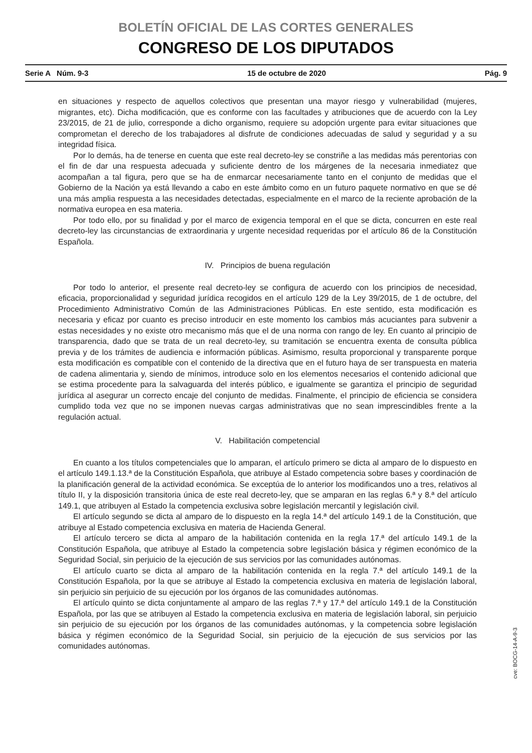BOLETÍN OFICIAL DE LAS CORTES GENERALES
CONGRESO DE LOS DIPUTADOS
Serie A Núm. 9-3 15 de octubre de 2020 Pág. 9
en situaciones y respecto de aquellos colectivos que presentan una mayor riesgo y vulnerabilidad (mujeres, migrantes, etc). Dicha modificación, que es conforme con las facultades y atribuciones que de acuerdo con la Ley 23/2015, de 21 de julio, corresponde a dicho organismo, requiere su adopción urgente para evitar situaciones que comprometan el derecho de los trabajadores al disfrute de condiciones adecuadas de salud y seguridad y a su integridad física.
Por lo demás, ha de tenerse en cuenta que este real decreto-ley se constriñe a las medidas más perentorias con el fin de dar una respuesta adecuada y suficiente dentro de los márgenes de la necesaria inmediatez que acompañan a tal figura, pero que se ha de enmarcar necesariamente tanto en el conjunto de medidas que el Gobierno de la Nación ya está llevando a cabo en este ámbito como en un futuro paquete normativo en que se dé una más amplia respuesta a las necesidades detectadas, especialmente en el marco de la reciente aprobación de la normativa europea en esa materia.
Por todo ello, por su finalidad y por el marco de exigencia temporal en el que se dicta, concurren en este real decreto-ley las circunstancias de extraordinaria y urgente necesidad requeridas por el artículo 86 de la Constitución Española.
IV. Principios de buena regulación
Por todo lo anterior, el presente real decreto-ley se configura de acuerdo con los principios de necesidad, eficacia, proporcionalidad y seguridad jurídica recogidos en el artículo 129 de la Ley 39/2015, de 1 de octubre, del Procedimiento Administrativo Común de las Administraciones Públicas. En este sentido, esta modificación es necesaria y eficaz por cuanto es preciso introducir en este momento los cambios más acuciantes para subvenir a estas necesidades y no existe otro mecanismo más que el de una norma con rango de ley. En cuanto al principio de transparencia, dado que se trata de un real decreto-ley, su tramitación se encuentra exenta de consulta pública previa y de los trámites de audiencia e información públicas. Asimismo, resulta proporcional y transparente porque esta modificación es compatible con el contenido de la directiva que en el futuro haya de ser transpuesta en materia de cadena alimentaria y, siendo de mínimos, introduce solo en los elementos necesarios el contenido adicional que se estima procedente para la salvaguarda del interés público, e igualmente se garantiza el principio de seguridad jurídica al asegurar un correcto encaje del conjunto de medidas. Finalmente, el principio de eficiencia se considera cumplido toda vez que no se imponen nuevas cargas administrativas que no sean imprescindibles frente a la regulación actual.
V. Habilitación competencial
En cuanto a los títulos competenciales que lo amparan, el artículo primero se dicta al amparo de lo dispuesto en el artículo 149.1.13.ª de la Constitución Española, que atribuye al Estado competencia sobre bases y coordinación de la planificación general de la actividad económica. Se exceptúa de lo anterior los modificandos uno a tres, relativos al título II, y la disposición transitoria única de este real decreto-ley, que se amparan en las reglas 6.ª y 8.ª del artículo 149.1, que atribuyen al Estado la competencia exclusiva sobre legislación mercantil y legislación civil.
El artículo segundo se dicta al amparo de lo dispuesto en la regla 14.ª del artículo 149.1 de la Constitución, que atribuye al Estado competencia exclusiva en materia de Hacienda General.
El artículo tercero se dicta al amparo de la habilitación contenida en la regla 17.ª del artículo 149.1 de la Constitución Española, que atribuye al Estado la competencia sobre legislación básica y régimen económico de la Seguridad Social, sin perjuicio de la ejecución de sus servicios por las comunidades autónomas.
El artículo cuarto se dicta al amparo de la habilitación contenida en la regla 7.ª del artículo 149.1 de la Constitución Española, por la que se atribuye al Estado la competencia exclusiva en materia de legislación laboral, sin perjuicio sin perjuicio de su ejecución por los órganos de las comunidades autónomas.
El artículo quinto se dicta conjuntamente al amparo de las reglas 7.ª y 17.ª del artículo 149.1 de la Constitución Española, por las que se atribuyen al Estado la competencia exclusiva en materia de legislación laboral, sin perjuicio sin perjuicio de su ejecución por los órganos de las comunidades autónomas, y la competencia sobre legislación básica y régimen económico de la Seguridad Social, sin perjuicio de la ejecución de sus servicios por las comunidades autónomas.
cve: BOCG-14-A-9-3